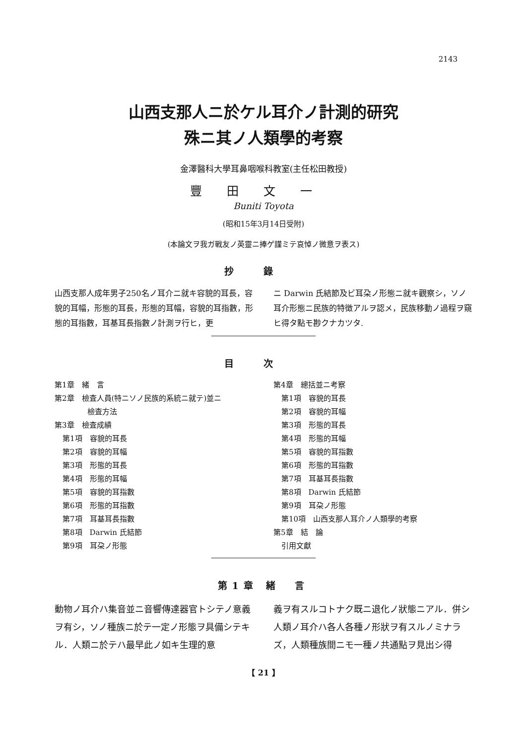2143
山西支那人ニ於ケル耳介ノ計測的研究
殊ニ其ノ人類學的考察
金澤醫科大學耳鼻咽喉科教室(主任松田教授)
豐田文一
Buniti Toyota
(昭和15年3月14日受附)
(本論文ヲ我ガ戰友ノ英靈ニ捧ゲ謹ミテ哀悼ノ微意ヲ表ス)
抄錄
山西支那人成年男子250名ノ耳介ニ就キ容貌的耳長，容貌的耳幅，形態的耳長，形態的耳幅，容貌的耳指數，形態的耳指數，耳基耳長指數ノ計測ヲ行ヒ，更
ニ Darwin 氏結節及ビ耳朶ノ形態ニ就キ觀察シ，ソノ耳介形態ニ民族的特徴アルヲ認メ，民族移動ノ過程ヲ窺ヒ得タ點モ尠クナカツタ.
目次
第1章　緒　言
第2章　檢査人員(特ニソノ民族的系統ニ就テ)並ニ
檢査方法
第3章　檢査成績
第1項　容貌的耳長
第2項　容貌的耳幅
第3項　形態的耳長
第4項　形態的耳幅
第5項　容貌的耳指數
第6項　形態的耳指數
第7項　耳基耳長指數
第8項　Darwin 氏結節
第9項　耳朶ノ形態
第4章　總括並ニ考察
第1項　容貌的耳長
第2項　容貌的耳幅
第3項　形態的耳長
第4項　形態的耳幅
第5項　容貌的耳指數
第6項　形態的耳指數
第7項　耳基耳長指數
第8項　Darwin 氏結節
第9項　耳朶ノ形態
第10項　山西支那人耳介ノ人類學的考察
第5章　結　論
引用文獻
第1章 緒　言
動物ノ耳介ハ集音並ニ音響傳達器官トシテノ意義ヲ有シ，ソノ種族ニ於テ一定ノ形態ヲ具備シテキル．人類ニ於テハ最早此ノ如キ生理的意
義ヲ有スルコトナク既ニ退化ノ狀態ニアル．併シ人類ノ耳介ハ各人各種ノ形狀ヲ有スルノミナラズ，人類種族間ニモ一種ノ共通點ヲ見出シ得
【 21 】